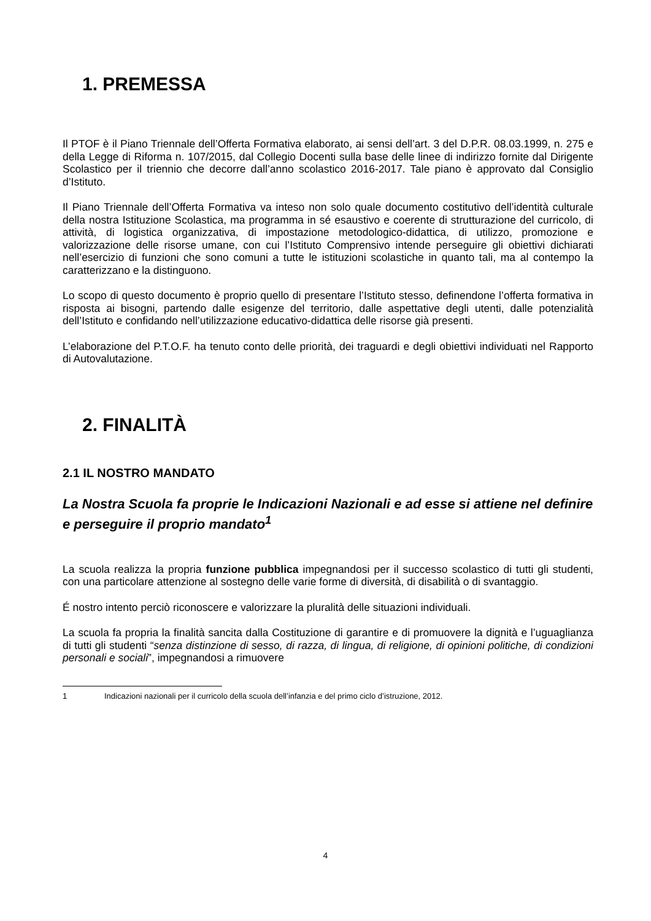1. PREMESSA
Il PTOF è il Piano Triennale dell’Offerta Formativa elaborato, ai sensi dell’art. 3 del D.P.R. 08.03.1999, n. 275 e della Legge di Riforma n. 107/2015, dal Collegio Docenti sulla base delle linee di indirizzo fornite dal Dirigente Scolastico per il triennio che decorre dall’anno scolastico 2016-2017. Tale piano è approvato dal Consiglio d’Istituto.
Il Piano Triennale dell’Offerta Formativa va inteso non solo quale documento costitutivo dell’identità culturale della nostra Istituzione Scolastica, ma programma in sé esaustivo e coerente di strutturazione del curricolo, di attività, di logistica organizzativa, di impostazione metodologico-didattica, di utilizzo, promozione e valorizzazione delle risorse umane, con cui l’Istituto Comprensivo intende perseguire gli obiettivi dichiarati nell’esercizio di funzioni che sono comuni a tutte le istituzioni scolastiche in quanto tali, ma al contempo la caratterizzano e la distinguono.
Lo scopo di questo documento è proprio quello di presentare l’Istituto stesso, definendone l’offerta formativa in risposta ai bisogni, partendo dalle esigenze del territorio, dalle aspettative degli utenti, dalle potenzialità dell’Istituto e confidando nell’utilizzazione educativo-didattica delle risorse già presenti.
L’elaborazione del P.T.O.F. ha tenuto conto delle priorità, dei traguardi e degli obiettivi individuati nel Rapporto di Autovalutazione.
2. FINALITÀ
2.1 IL NOSTRO MANDATO
La Nostra Scuola fa proprie le Indicazioni Nazionali e ad esse si attiene nel definire e perseguire il proprio mandato<sup>1</sup>
La scuola realizza la propria funzione pubblica impegnandosi per il successo scolastico di tutti gli studenti, con una particolare attenzione al sostegno delle varie forme di diversità, di disabilità o di svantaggio.
É nostro intento perciò riconoscere e valorizzare la pluralità delle situazioni individuali.
La scuola fa propria la finalità sancita dalla Costituzione di garantire e di promuovere la dignità e l’uguaglianza di tutti gli studenti “senza distinzione di sesso, di razza, di lingua, di religione, di opinioni politiche, di condizioni personali e sociali”, impegnandosi a rimuovere
1 Indicazioni nazionali per il curricolo della scuola dell’infanzia e del primo ciclo d’istruzione, 2012.
4